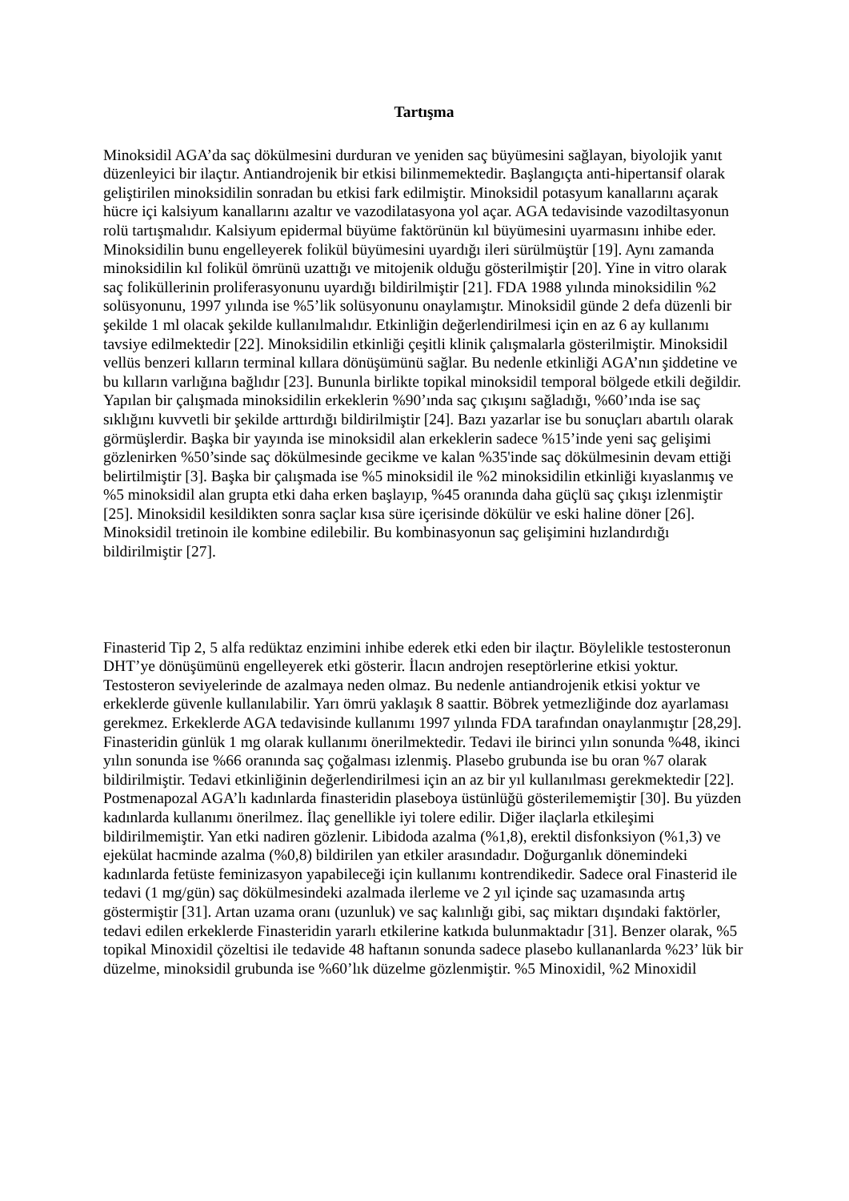Tartışma
Minoksidil AGA’da saç dökülmesini durduran ve yeniden saç büyümesini sağlayan, biyolojik yanıt düzenleyici bir ilaçtır. Antiandrojenik bir etkisi bilinmemektedir. Başlangıçta anti-hipertansif olarak geliştirilen minoksidilin sonradan bu etkisi fark edilmiştir. Minoksidil potasyum kanallarını açarak hücre içi kalsiyum kanallarını azaltır ve vazodilatasyona yol açar. AGA tedavisinde vazodiltasyonun rolü tartışmalıdır. Kalsiyum epidermal büyüme faktörünün kıl büyümesini uyarmasını inhibe eder. Minoksidilin bunu engelleyerek folikül büyümesini uyardığı ileri sürülmüştür [19]. Aynı zamanda minoksidilin kıl folikül ömrünü uzattığı ve mitojenik olduğu gösterilmiştir [20]. Yine in vitro olarak saç foliküllerinin proliferasyonunu uyardığı bildirilmiştir [21]. FDA 1988 yılında minoksidilin %2 solüsyonunu, 1997 yılında ise %5’lik solüsyonunu onaylamıştır. Minoksidil günde 2 defa düzenli bir şekilde 1 ml olacak şekilde kullanılmalıdır. Etkinliğin değerlendirilmesi için en az 6 ay kullanımı tavsiye edilmektedir [22]. Minoksidilin etkinliği çeşitli klinik çalışmalarla gösterilmiştir. Minoksidil vellüs benzeri kılların terminal kıllara dönüşümünü sağlar. Bu nedenle etkinliği AGA’nın şiddetine ve bu kılların varlığına bağlıdır [23]. Bununla birlikte topikal minoksidil temporal bölgede etkili değildir. Yapılan bir çalışmada minoksidilin erkeklerin %90’ında saç çıkışını sağladığı, %60’ında ise saç sıklığını kuvvetli bir şekilde arttırdığı bildirilmiştir [24]. Bazı yazarlar ise bu sonuçları abartılı olarak görmüşlerdir. Başka bir yayında ise minoksidil alan erkeklerin sadece %15’inde yeni saç gelişimi gözlenirken %50’sinde saç dökülmesinde gecikme ve kalan %35'inde saç dökülmesinin devam ettiği belirtilmiştir [3]. Başka bir çalışmada ise %5 minoksidil ile %2 minoksidilin etkinliği kıyaslanmış ve %5 minoksidil alan grupta etki daha erken başlayıp, %45 oranında daha güçlü saç çıkışı izlenmiştir [25]. Minoksidil kesildikten sonra saçlar kısa süre içerisinde dökülür ve eski haline döner [26]. Minoksidil tretinoin ile kombine edilebilir. Bu kombinasyonun saç gelişimini hızlandırdığı bildirilmiştir [27].
Finasterid Tip 2, 5 alfa redüktaz enzimini inhibe ederek etki eden bir ilaçtır. Böylelikle testosteronun DHT’ye dönüşümünü engelleyerek etki gösterir. İlacın androjen reseptörlerine etkisi yoktur. Testosteron seviyelerinde de azalmaya neden olmaz. Bu nedenle antiandrojenik etkisi yoktur ve erkeklerde güvenle kullanılabilir. Yarı ömrü yaklaşık 8 saattir. Böbrek yetmezliğinde doz ayarlaması gerekmez. Erkeklerde AGA tedavisinde kullanımı 1997 yılında FDA tarafından onaylanmıştır [28,29]. Finasteridin günlük 1 mg olarak kullanımı önerilmektedir. Tedavi ile birinci yılın sonunda %48, ikinci yılın sonunda ise %66 oranında saç çoğalması izlenmiş. Plasebo grubunda ise bu oran %7 olarak bildirilmiştir. Tedavi etkinliğinin değerlendirilmesi için an az bir yıl kullanılması gerekmektedir [22]. Postmenapozal AGA’lı kadınlarda finasteridin plaseboya üstünlüğü gösterilememiştir [30]. Bu yüzden kadınlarda kullanımı önerilmez. İlaç genellikle iyi tolere edilir. Diğer ilaçlarla etkileşimi bildirilmemiştir. Yan etki nadiren gözlenir. Libidoda azalma (%1,8), erektil disfonksiyon (%1,3) ve ejekülat hacminde azalma (%0,8) bildirilen yan etkiler arasındadır. Doğurganlık dönemindeki kadınlarda fetüste feminizasyon yapabileceği için kullanımı kontrendikedir. Sadece oral Finasterid ile tedavi (1 mg/gün) saç dökülmesindeki azalmada ilerleme ve 2 yıl içinde saç uzamasında artış göstermiştir [31]. Artan uzama oranı (uzunluk) ve saç kalınlığı gibi, saç miktarı dışındaki faktörler, tedavi edilen erkeklerde Finasteridin yararlı etkilerine katkıda bulunmaktadır [31]. Benzer olarak, %5 topikal Minoxidil çözeltisi ile tedavide 48 haftanın sonunda sadece plasebo kullananlarda %23’ lük bir düzelme, minoksidil grubunda ise %60’lık düzelme gözlenmiştir. %5 Minoxidil, %2 Minoxidil